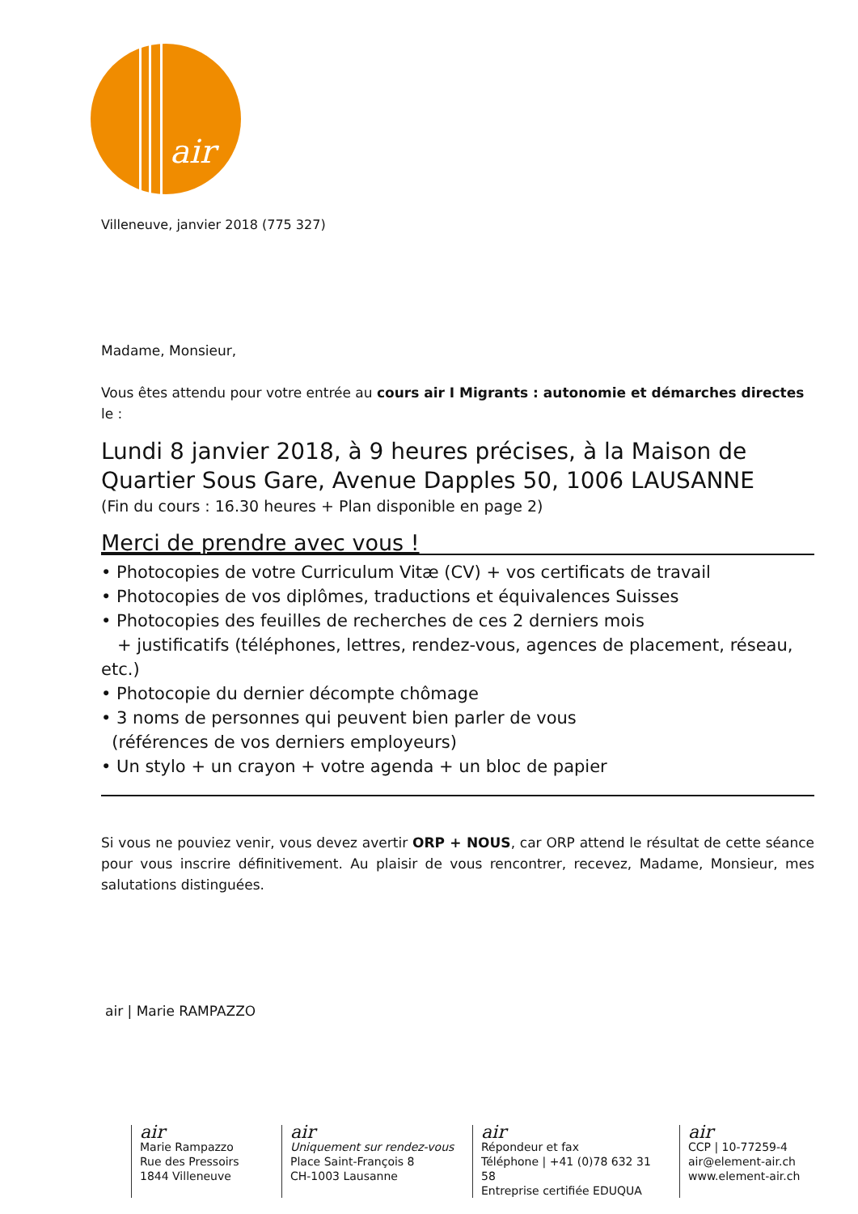air
Villeneuve, janvier 2018 (775 327)
Madame, Monsieur,
Vous êtes attendu pour votre entrée au cours air I Migrants : autonomie et démarches directes le :
Lundi 8 janvier 2018, à 9 heures précises, à la Maison de Quartier Sous Gare, Avenue Dapples 50, 1006 LAUSANNE
(Fin du cours : 16.30 heures + Plan disponible en page 2)
Merci de prendre avec vous !
• Photocopies de votre Curriculum Vitæ (CV) + vos certificats de travail
• Photocopies de vos diplômes, traductions et équivalences Suisses
• Photocopies des feuilles de recherches de ces 2 derniers mois
+ justificatifs (téléphones, lettres, rendez-vous, agences de placement, réseau, etc.)
• Photocopie du dernier décompte chômage
• 3 noms de personnes qui peuvent bien parler de vous
(références de vos derniers employeurs)
• Un stylo + un crayon + votre agenda + un bloc de papier
Si vous ne pouviez venir, vous devez avertir ORP + NOUS, car ORP attend le résultat de cette séance pour vous inscrire définitivement. Au plaisir de vous rencontrer, recevez, Madame, Monsieur, mes salutations distinguées.
air | Marie RAMPAZZO
air
Marie Rampazzo
Rue des Pressoirs
1844 Villeneuve
air
Uniquement sur rendez-vous
Place Saint-François 8
CH-1003 Lausanne
air
Répondeur et fax
Téléphone | +41 (0)78 632 31 58
Entreprise certifiée EDUQUA
air
CCP | 10-77259-4
air@element-air.ch
www.element-air.ch